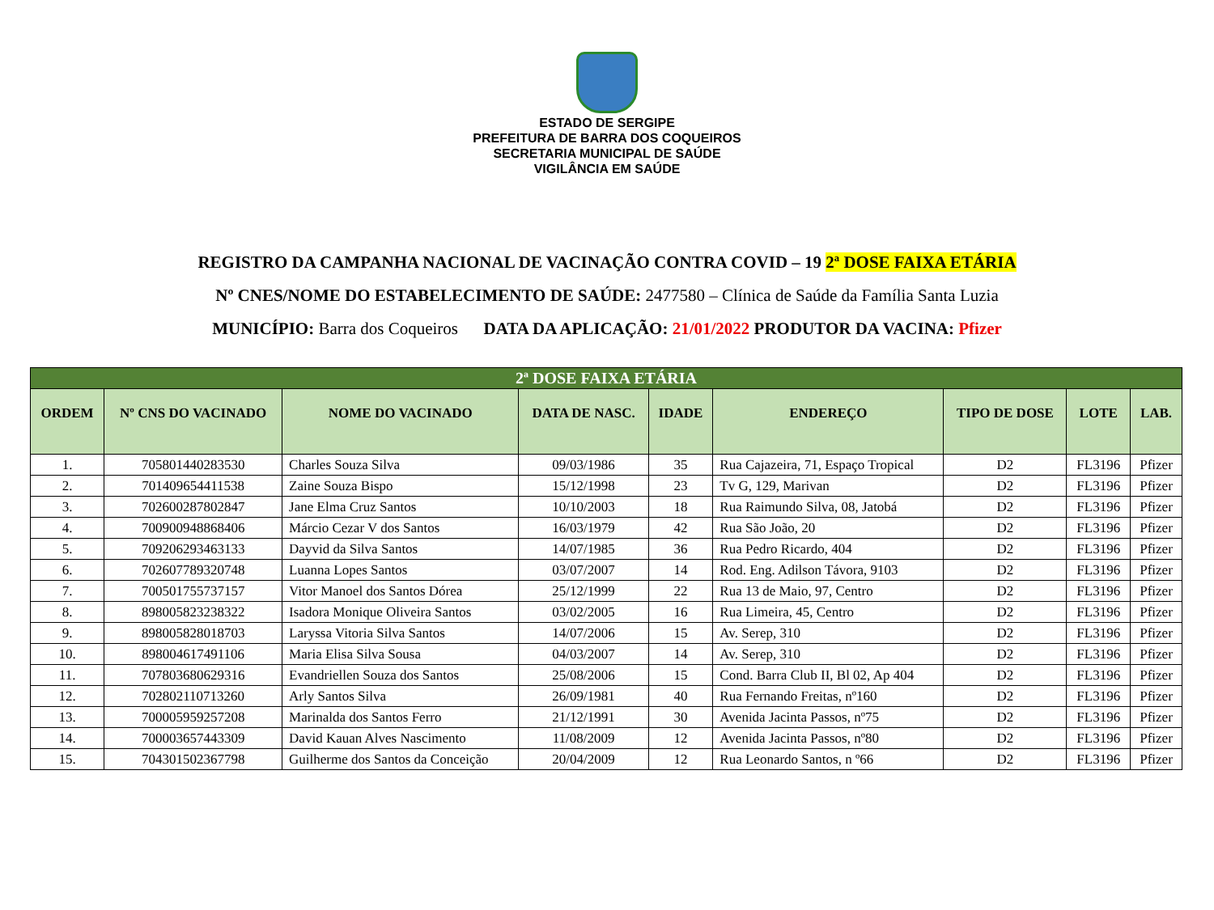ESTADO DE SERGIPE
PREFEITURA DE BARRA DOS COQUEIROS
SECRETARIA MUNICIPAL DE SAÚDE
VIGILÂNCIA EM SAÚDE
REGISTRO DA CAMPANHA NACIONAL DE VACINAÇÃO CONTRA COVID – 19 2ª DOSE FAIXA ETÁRIA
Nº CNES/NOME DO ESTABELECIMENTO DE SAÚDE: 2477580 – Clínica de Saúde da Família Santa Luzia
MUNICÍPIO: Barra dos Coqueiros DATA DA APLICAÇÃO: 21/01/2022 PRODUTOR DA VACINA: Pfizer
| 2ª DOSE FAIXA ETÁRIA | | | | | | | | |
| --- | --- | --- | --- | --- | --- | --- | --- | --- |
| ORDEM | Nº CNS DO VACINADO | NOME DO VACINADO | DATA DE NASC. | IDADE | ENDEREÇO | TIPO DE DOSE | LOTE | LAB. |
| 1. | 705801440283530 | Charles Souza Silva | 09/03/1986 | 35 | Rua Cajazeira, 71, Espaço Tropical | D2 | FL3196 | Pfizer |
| 2. | 701409654411538 | Zaine Souza Bispo | 15/12/1998 | 23 | Tv G, 129, Marivan | D2 | FL3196 | Pfizer |
| 3. | 702600287802847 | Jane Elma Cruz Santos | 10/10/2003 | 18 | Rua Raimundo Silva, 08, Jatobá | D2 | FL3196 | Pfizer |
| 4. | 700900948868406 | Márcio Cezar V dos Santos | 16/03/1979 | 42 | Rua São João, 20 | D2 | FL3196 | Pfizer |
| 5. | 709206293463133 | Dayvid da Silva Santos | 14/07/1985 | 36 | Rua Pedro Ricardo, 404 | D2 | FL3196 | Pfizer |
| 6. | 702607789320748 | Luanna Lopes Santos | 03/07/2007 | 14 | Rod. Eng. Adilson Távora, 9103 | D2 | FL3196 | Pfizer |
| 7. | 700501755737157 | Vitor Manoel dos Santos Dórea | 25/12/1999 | 22 | Rua 13 de Maio, 97, Centro | D2 | FL3196 | Pfizer |
| 8. | 898005823238322 | Isadora Monique Oliveira Santos | 03/02/2005 | 16 | Rua Limeira, 45, Centro | D2 | FL3196 | Pfizer |
| 9. | 898005828018703 | Laryssa Vitoria Silva Santos | 14/07/2006 | 15 | Av. Serep, 310 | D2 | FL3196 | Pfizer |
| 10. | 898004617491106 | Maria Elisa Silva Sousa | 04/03/2007 | 14 | Av. Serep, 310 | D2 | FL3196 | Pfizer |
| 11. | 707803680629316 | Evandriellen Souza dos Santos | 25/08/2006 | 15 | Cond. Barra Club II, Bl 02, Ap 404 | D2 | FL3196 | Pfizer |
| 12. | 702802110713260 | Arly Santos Silva | 26/09/1981 | 40 | Rua Fernando Freitas, nº160 | D2 | FL3196 | Pfizer |
| 13. | 700005959257208 | Marinalda dos Santos Ferro | 21/12/1991 | 30 | Avenida Jacinta Passos, nº75 | D2 | FL3196 | Pfizer |
| 14. | 700003657443309 | David Kauan Alves Nascimento | 11/08/2009 | 12 | Avenida Jacinta Passos, nº80 | D2 | FL3196 | Pfizer |
| 15. | 704301502367798 | Guilherme dos Santos da Conceição | 20/04/2009 | 12 | Rua Leonardo Santos, n º66 | D2 | FL3196 | Pfizer |